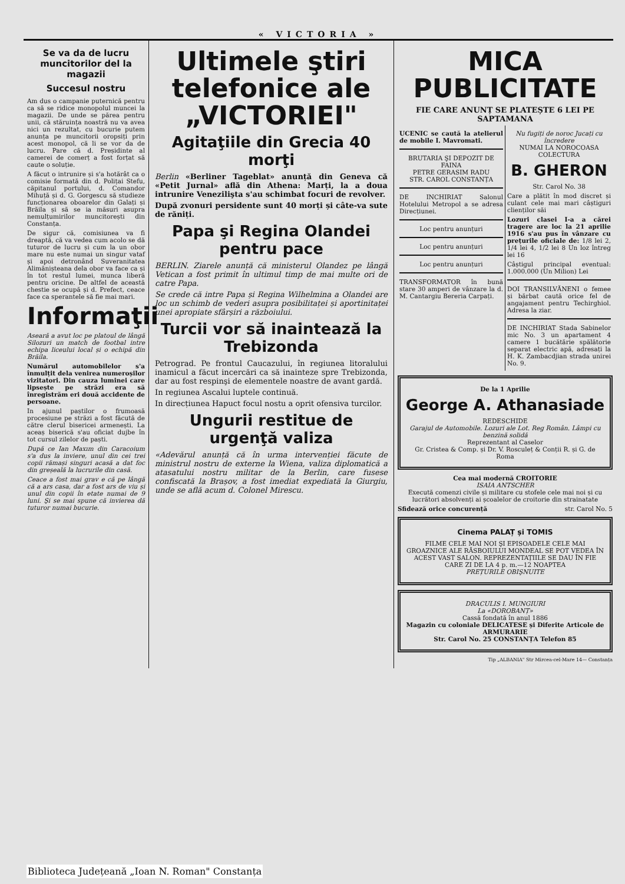« VICTORIA »
Se va da de lucru muncitorilor del la magazii
Succesul nostru
Am dus o campanie puternică pentru ca să se ridice monopolul muncei la magazii. De unde se părea pentru unii, că stăruința noastră nu va avea nici un rezultat, cu bucurie putem anunța pe muncitorii oropsiți prin acest monopol, că li se vor da de lucru. Pare că d. Preșidinte al camerei de comerț a fost forțat să caute o soluție.
A făcut o intrunire și s'a hotărât ca o comisie formată din d. Polițai Stefu, căpitanul portului, d. Comandor Mihuță și d. G. Gorgescu să studieze funcționarea oboarelor din Galați și Brăila și să se ia măsuri asupra nemulțumirilor muncitorești din Constanța.
De sigur că, comisiunea va fi dreaptă, că va vedea cum acolo se dă tuturor de lucru și cum la un obor mare nu este numai un singur vataf și apoi detronând Suveranitatea Alimănișteana dela obor va face ca și în tot restul lumei, munca liberă pentru oricine. De altfel de această chestie se ocupă și d. Prefect, ceace face ca sperantele să fie mai mari.
Informaţii
Aseară a avut loc pe platoul de lângă Silozuri un match de footbal intre echipa liceului local și o echipă din Brăila.
Numărul automobilelor s'a înmulțit dela venirea numeroșilor vizitatori. Din cauza luminei care lipsește pe străzi era să înregistrăm eri două accidente de persoane.
In ajunul paștilor o frumoasă procesiune pe străzi a fost făcută de către clerul bisericei armenești. La aceaș biserică s'au oficiat dujbe în tot cursul zilelor de paști.
După ce Ian Maxım din Caracoium s'a dus la inviere, unul din cei trei copii rămași singuri acasă a dat foc din greșeală la lucrurile din casă.
Ceace a fost mai grav e că pe lângă că a ars casa, dar a fost ars de viu și unul din copii în etate numai de 9 luni. Şi se mai spune că invierea dă tuturor numai bucurie.
Ultimele ştiri telefonice ale „VICTORIEI"
Agitaţiile din Grecia 40 morţi
Berlin «Berliner Tageblat» anunță din Geneva că «Petit Jurnal» află din Athena: Marți, la a doua intrunire Venezilişta s'au schimbat focuri de revolver.
După zvonuri persidente sunt 40 morți și câte-va sute de răniți.
Papa şi Regina Olandei pentru pace
BERLIN. Ziarele anunță că ministerul Olandez pe lângă Vetican a fost primit în ultimul timp de mai multe ori de catre Papa.
Se crede că intre Papa și Regina Wilhelmina a Olandei are loc un schimb de vederi asupra posibilitaței și aportinitaței unei apropiate sfârșiri a războiului.
Turcii vor să inaintează la Trebizonda
Petrograd. Pe frontul Caucazului, în regiunea litoralului inamicul a făcut incercări ca să inainteze spre Trebizonda, dar au fost respinşi de elementele noastre de avant gardă.
In regiunea Ascalui luptele continuă.
In direcțiunea Hapuct focul nostu a oprit ofensiva turcilor.
Ungurii restitue de urgenţă valiza
«Adevărul anunță că în urma intervenției făcute de ministrul nostru de externe la Wiena, valiza diplomatică a atasatului nostru militar de la Berlin, care fusese confiscată la Brașov, a fost imediat expediată la Giurgiu, unde se află acum d. Colonel Mirescu.
MICA PUBLICITATE
FIE CARE ANUNȚ SE PLATEȘTE 6 LEI PE SAPTAMANA
UCENIC se caută la atelierul de mobile I. Mavromati.
BRUTARIA ŞI DEPOZIT DE FAINA
PETRE GERASIM RADU
STR. CAROL CONSTANȚA
DE INCHIRIAT Salonul Hotelului Metropol a se adresa Direcțiunei.
Loc pentru anunțuri
Loc pentru anunțuri
Loc pentru anunțuri
TRANSFORMATOR în bună stare 30 amperi de vânzare la d. M. Cantargiu Bereria Carpați.
Nu fugiți de noroc Jucați cu încredere
NUMAI LA NOROCOASA COLECTURA
B. GHERON
Str. Carol No. 38
Care a plătit în mod discret și culant cele mai mari câștiguri clienților săi
Lozuri clasei I-a a cărei tragere are loc la 21 aprilie 1916 s'au pus în vânzare cu prețurile oficiale de: 1/8 lei 2, 1/4 lei 4, 1/2 lei 8 Un loz întreg lei 16
Câștigul principal eventual: 1.000.000 (Un Milion) Lei
DOI TRANSILVĂNENI o femee și bărbat caută orice fel de angajament pentru Techirghiol. Adresa la ziar.
DE INCHIRIAT Stada Sabinelor mic No. 3 un apartament 4 camere 1 bucătărie spălătorie separat electric apă, adresați la H. K. Zambacdjian strada unirei No. 9.
De la 1 Aprilie
George A. Athanasiade
REDESCHIDE
Garajul de Automobile. Lozuri ale Lot. Reg Român. Lâmpi cu benzină solidă
Reprezentant al Caselor
Gr. Cristea & Comp. și Dr. V. Rosculeț & Conții R. și G. de Roma
Cea mai modernă CROITORIE
ISAIA ANTSCHER
Execută comenzi civile și militare cu stofele cele mai noi și cu lucrători absolvenți ai școalelor de croitorie din strainatate
Sfidează orice concurență str. Carol No. 5
Cinema PALAȚ și TOMIS
FILME CELE MAI NOI ŞI EPISOADELE CELE MAI GROAZNICE ALE RĂSBOIULUI MONDEAL SE POT VEDEA ÎN ACEST VAST SALON. REPREZENTAȚIILE SE DAU ÎN FIE CARE ZI DE LA 4 p. m.—12 NOAPTEA
PREȚURILE OBIŞNUITE
DRACULIS I. MUNGIURI
La «DOROBANȚ»
Cassă fondată în anul 1886
Magazin cu coloniale DELICATESE și Diferite Articole de ARMURARIE
Str. Carol No. 25 CONSTANȚA Telefon 85
Tip „ALBANIA" Str Mircea-cel-Mare 14— Constanța
Biblioteca Județeană „Ioan N. Roman" Constanța